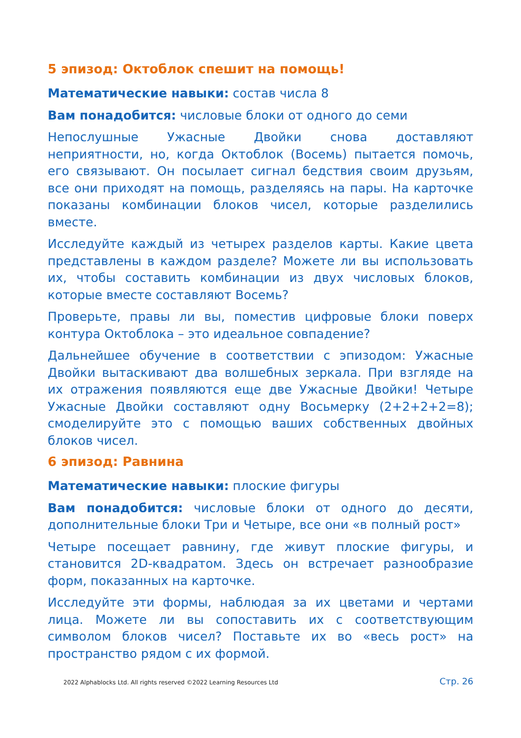5 эпизод: Октоблок спешит на помощь!
Математические навыки: состав числа 8
Вам понадобится: числовые блоки от одного до семи
Непослушные Ужасные Двойки снова доставляют неприятности, но, когда Октоблок (Восемь) пытается помочь, его связывают. Он посылает сигнал бедствия своим друзьям, все они приходят на помощь, разделяясь на пары. На карточке показаны комбинации блоков чисел, которые разделились вместе.
Исследуйте каждый из четырех разделов карты. Какие цвета представлены в каждом разделе? Можете ли вы использовать их, чтобы составить комбинации из двух числовых блоков, которые вместе составляют Восемь?
Проверьте, правы ли вы, поместив цифровые блоки поверх контура Октоблока – это идеальное совпадение?
Дальнейшее обучение в соответствии с эпизодом: Ужасные Двойки вытаскивают два волшебных зеркала. При взгляде на их отражения появляются еще две Ужасные Двойки! Четыре Ужасные Двойки составляют одну Восьмерку (2+2+2+2=8); смоделируйте это с помощью ваших собственных двойных блоков чисел.
6 эпизод: Равнина
Математические навыки: плоские фигуры
Вам понадобится: числовые блоки от одного до десяти, дополнительные блоки Три и Четыре, все они «в полный рост»
Четыре посещает равнину, где живут плоские фигуры, и становится 2D-квадратом. Здесь он встречает разнообразие форм, показанных на карточке.
Исследуйте эти формы, наблюдая за их цветами и чертами лица. Можете ли вы сопоставить их с соответствующим символом блоков чисел? Поставьте их во «весь рост» на пространство рядом с их формой.
2022 Alphablocks Ltd. All rights reserved ©2022 Learning Resources Ltd Стр. 26